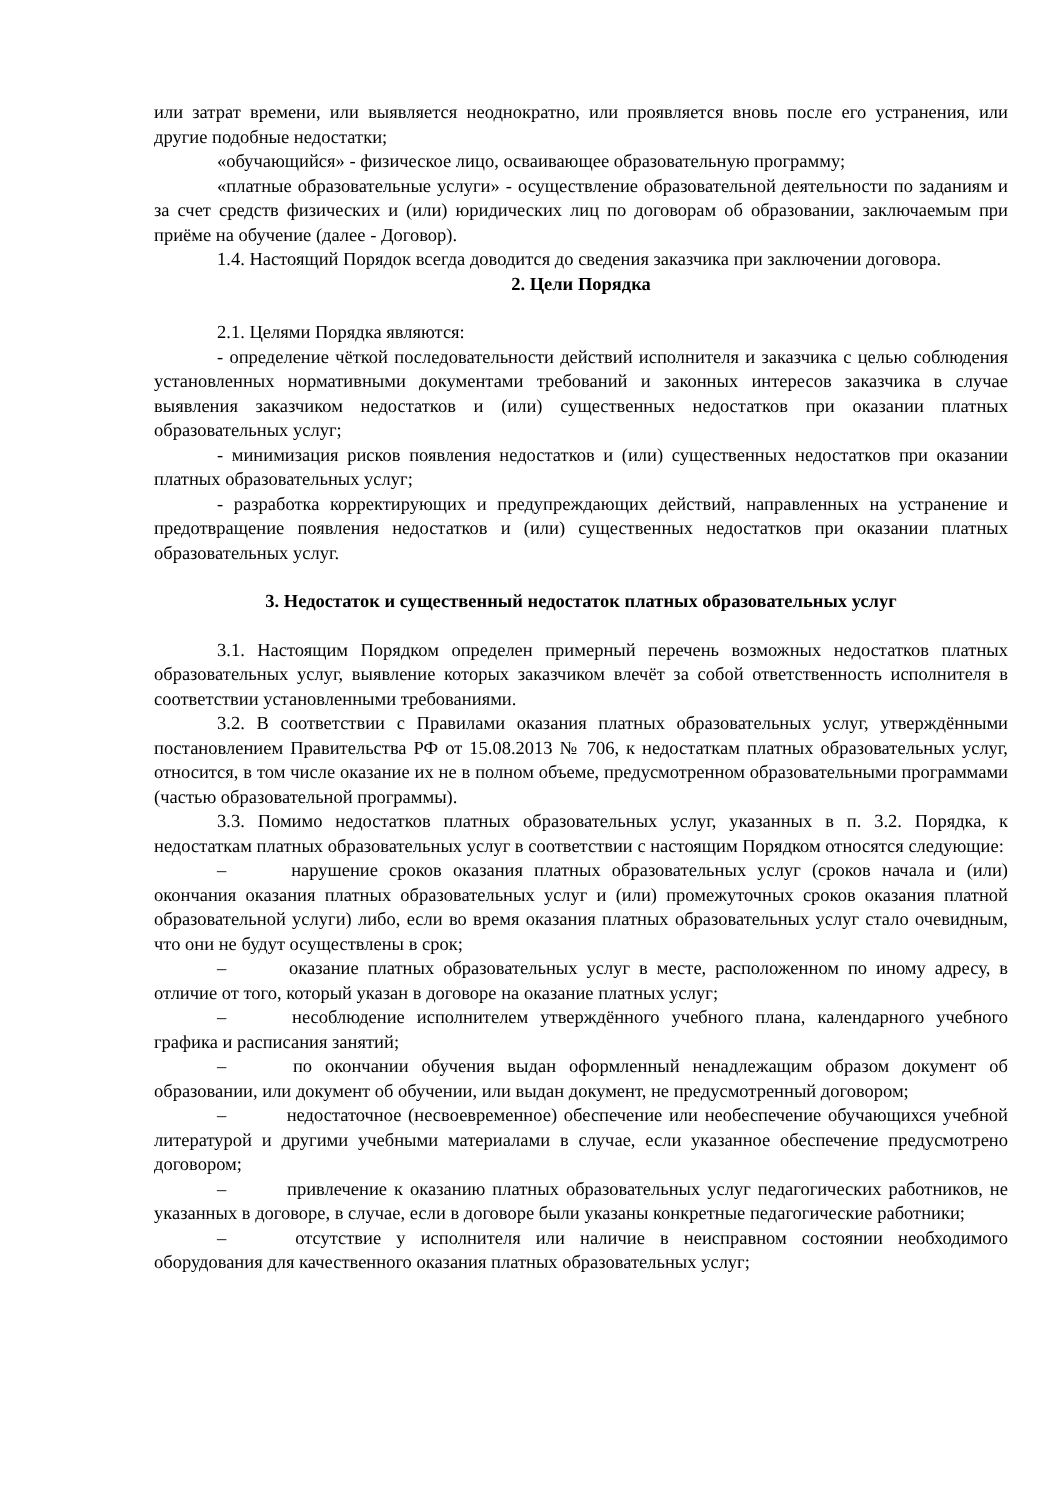или затрат времени, или выявляется неоднократно, или проявляется вновь после его устранения, или другие подобные недостатки;
«обучающийся» - физическое лицо, осваивающее образовательную программу;
«платные образовательные услуги» - осуществление образовательной деятельности по заданиям и за счет средств физических и (или) юридических лиц по договорам об образовании, заключаемым при приёме на обучение (далее - Договор).
1.4. Настоящий Порядок всегда доводится до сведения заказчика при заключении договора.
2. Цели Порядка
2.1. Целями Порядка являются:
- определение чёткой последовательности действий исполнителя и заказчика с целью соблюдения установленных нормативными документами требований и законных интересов заказчика в случае выявления заказчиком недостатков и (или) существенных недостатков при оказании платных образовательных услуг;
- минимизация рисков появления недостатков и (или) существенных недостатков при оказании платных образовательных услуг;
- разработка корректирующих и предупреждающих действий, направленных на устранение и предотвращение появления недостатков и (или) существенных недостатков при оказании платных образовательных услуг.
3. Недостаток и существенный недостаток платных образовательных услуг
3.1. Настоящим Порядком определен примерный перечень возможных недостатков платных образовательных услуг, выявление которых заказчиком влечёт за собой ответственность исполнителя в соответствии установленными требованиями.
3.2. В соответствии с Правилами оказания платных образовательных услуг, утверждёнными постановлением Правительства РФ от 15.08.2013 № 706, к недостаткам платных образовательных услуг, относится, в том числе оказание их не в полном объеме, предусмотренном образовательными программами (частью образовательной программы).
3.3. Помимо недостатков платных образовательных услуг, указанных в п. 3.2. Порядка, к недостаткам платных образовательных услуг в соответствии с настоящим Порядком относятся следующие:
– нарушение сроков оказания платных образовательных услуг (сроков начала и (или) окончания оказания платных образовательных услуг и (или) промежуточных сроков оказания платной образовательной услуги) либо, если во время оказания платных образовательных услуг стало очевидным, что они не будут осуществлены в срок;
– оказание платных образовательных услуг в месте, расположенном по иному адресу, в отличие от того, который указан в договоре на оказание платных услуг;
– несоблюдение исполнителем утверждённого учебного плана, календарного учебного графика и расписания занятий;
– по окончании обучения выдан оформленный ненадлежащим образом документ об образовании, или документ об обучении, или выдан документ, не предусмотренный договором;
– недостаточное (несвоевременное) обеспечение или необеспечение обучающихся учебной литературой и другими учебными материалами в случае, если указанное обеспечение предусмотрено договором;
– привлечение к оказанию платных образовательных услуг педагогических работников, не указанных в договоре, в случае, если в договоре были указаны конкретные педагогические работники;
– отсутствие у исполнителя или наличие в неисправном состоянии необходимого оборудования для качественного оказания платных образовательных услуг;